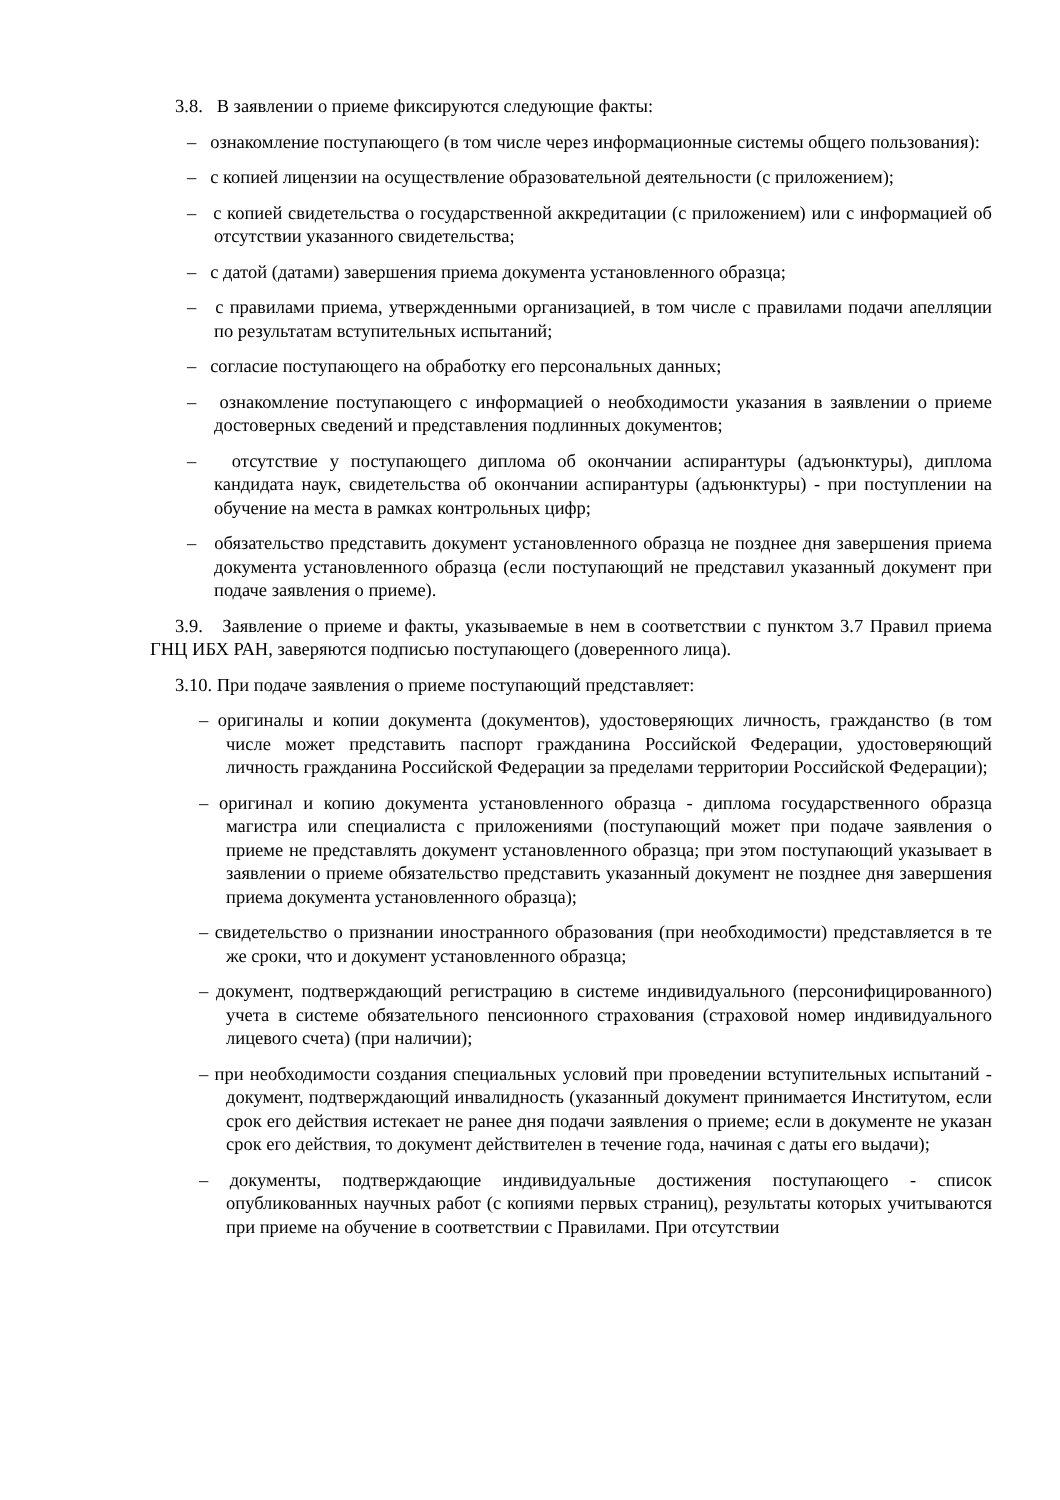3.8. В заявлении о приеме фиксируются следующие факты:
– ознакомление поступающего (в том числе через информационные системы общего пользования):
– с копией лицензии на осуществление образовательной деятельности (с приложением);
– с копией свидетельства о государственной аккредитации (с приложением) или с информацией об отсутствии указанного свидетельства;
– с датой (датами) завершения приема документа установленного образца;
– с правилами приема, утвержденными организацией, в том числе с правилами подачи апелляции по результатам вступительных испытаний;
– согласие поступающего на обработку его персональных данных;
– ознакомление поступающего с информацией о необходимости указания в заявлении о приеме достоверных сведений и представления подлинных документов;
– отсутствие у поступающего диплома об окончании аспирантуры (адъюнктуры), диплома кандидата наук, свидетельства об окончании аспирантуры (адъюнктуры) - при поступлении на обучение на места в рамках контрольных цифр;
– обязательство представить документ установленного образца не позднее дня завершения приема документа установленного образца (если поступающий не представил указанный документ при подаче заявления о приеме).
3.9. Заявление о приеме и факты, указываемые в нем в соответствии с пунктом 3.7 Правил приема ГНЦ ИБХ РАН, заверяются подписью поступающего (доверенного лица).
3.10. При подаче заявления о приеме поступающий представляет:
– оригиналы и копии документа (документов), удостоверяющих личность, гражданство (в том числе может представить паспорт гражданина Российской Федерации, удостоверяющий личность гражданина Российской Федерации за пределами территории Российской Федерации);
– оригинал и копию документа установленного образца - диплома государственного образца магистра или специалиста с приложениями (поступающий может при подаче заявления о приеме не представлять документ установленного образца; при этом поступающий указывает в заявлении о приеме обязательство представить указанный документ не позднее дня завершения приема документа установленного образца);
– свидетельство о признании иностранного образования (при необходимости) представляется в те же сроки, что и документ установленного образца;
– документ, подтверждающий регистрацию в системе индивидуального (персонифицированного) учета в системе обязательного пенсионного страхования (страховой номер индивидуального лицевого счета) (при наличии);
– при необходимости создания специальных условий при проведении вступительных испытаний - документ, подтверждающий инвалидность (указанный документ принимается Институтом, если срок его действия истекает не ранее дня подачи заявления о приеме; если в документе не указан срок его действия, то документ действителен в течение года, начиная с даты его выдачи);
– документы, подтверждающие индивидуальные достижения поступающего - список опубликованных научных работ (с копиями первых страниц), результаты которых учитываются при приеме на обучение в соответствии с Правилами. При отсутствии